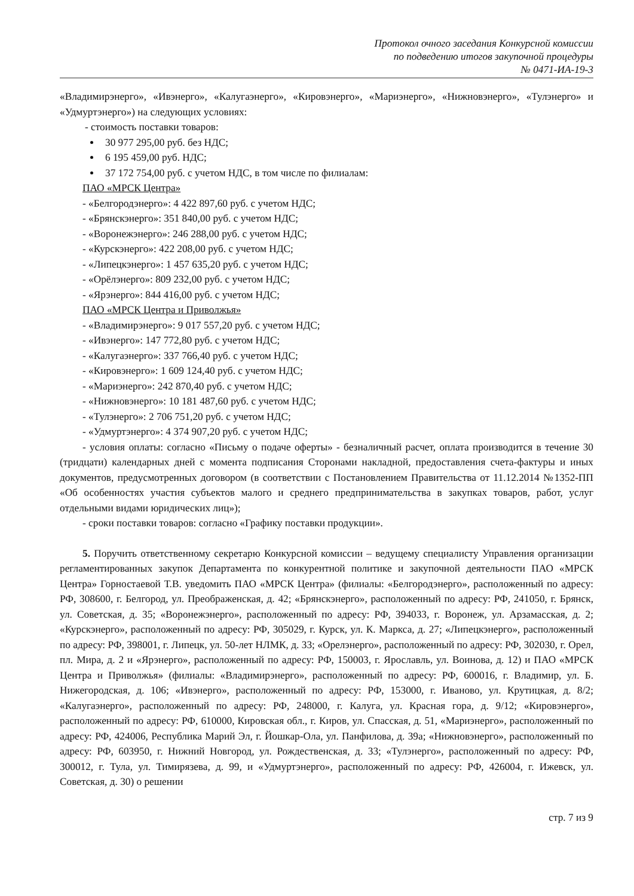Протокол очного заседания Конкурсной комиссии
по подведению итогов закупочной процедуры
№ 0471-ИА-19-3
«Владимирэнерго», «Ивэнерго», «Калугаэнерго», «Кировэнерго», «Мариэнерго», «Нижновэнерго», «Тулэнерго» и «Удмуртэнерго») на следующих условиях:
- стоимость поставки товаров:
30 977 295,00 руб. без НДС;
6 195 459,00 руб. НДС;
37 172 754,00 руб. с учетом НДС, в том числе по филиалам:
ПАО «МРСК Центра»
- «Белгородэнерго»: 4 422 897,60 руб. с учетом НДС;
- «Брянскэнерго»: 351 840,00 руб. с учетом НДС;
- «Воронежэнерго»: 246 288,00 руб. с учетом НДС;
- «Курскэнерго»: 422 208,00 руб. с учетом НДС;
- «Липецкэнерго»: 1 457 635,20 руб. с учетом НДС;
- «Орёлэнерго»: 809 232,00 руб. с учетом НДС;
- «Ярэнерго»: 844 416,00 руб. с учетом НДС;
ПАО «МРСК Центра и Приволжья»
- «Владимирэнерго»: 9 017 557,20 руб. с учетом НДС;
- «Ивэнерго»: 147 772,80 руб. с учетом НДС;
- «Калугаэнерго»: 337 766,40 руб. с учетом НДС;
- «Кировэнерго»: 1 609 124,40 руб. с учетом НДС;
- «Мариэнерго»: 242 870,40 руб. с учетом НДС;
- «Нижновэнерго»: 10 181 487,60 руб. с учетом НДС;
- «Тулэнерго»: 2 706 751,20 руб. с учетом НДС;
- «Удмуртэнерго»: 4 374 907,20 руб. с учетом НДС;
- условия оплаты: согласно «Письму о подаче оферты» - безналичный расчет, оплата производится в течение 30 (тридцати) календарных дней с момента подписания Сторонами накладной, предоставления счета-фактуры и иных документов, предусмотренных договором (в соответствии с Постановлением Правительства от 11.12.2014 №1352-ПП «Об особенностях участия субъектов малого и среднего предпринимательства в закупках товаров, работ, услуг отдельными видами юридических лиц»);
- сроки поставки товаров: согласно «Графику поставки продукции».
5. Поручить ответственному секретарю Конкурсной комиссии – ведущему специалисту Управления организации регламентированных закупок Департамента по конкурентной политике и закупочной деятельности ПАО «МРСК Центра» Горностаевой Т.В. уведомить ПАО «МРСК Центра» (филиалы: «Белгородэнерго», расположенный по адресу: РФ, 308600, г. Белгород, ул. Преображенская, д. 42; «Брянскэнерго», расположенный по адресу: РФ, 241050, г. Брянск, ул. Советская, д. 35; «Воронежэнерго», расположенный по адресу: РФ, 394033, г. Воронеж, ул. Арзамасская, д. 2; «Курскэнерго», расположенный по адресу: РФ, 305029, г. Курск, ул. К. Маркса, д. 27; «Липецкэнерго», расположенный по адресу: РФ, 398001, г. Липецк, ул. 50-лет НЛМК, д. 33; «Орелэнерго», расположенный по адресу: РФ, 302030, г. Орел, пл. Мира, д. 2 и «Ярэнерго», расположенный по адресу: РФ, 150003, г. Ярославль, ул. Воинова, д. 12) и ПАО «МРСК Центра и Приволжья» (филиалы: «Владимирэнерго», расположенный по адресу: РФ, 600016, г. Владимир, ул. Б. Нижегородская, д. 106; «Ивэнерго», расположенный по адресу: РФ, 153000, г. Иваново, ул. Крутицкая, д. 8/2; «Калугаэнерго», расположенный по адресу: РФ, 248000, г. Калуга, ул. Красная гора, д. 9/12; «Кировэнерго», расположенный по адресу: РФ, 610000, Кировская обл., г. Киров, ул. Спасская, д. 51, «Мариэнерго», расположенный по адресу: РФ, 424006, Республика Марий Эл, г. Йошкар-Ола, ул. Панфилова, д. 39а; «Нижновэнерго», расположенный по адресу: РФ, 603950, г. Нижний Новгород, ул. Рождественская, д. 33; «Тулэнерго», расположенный по адресу: РФ, 300012, г. Тула, ул. Тимирязева, д. 99, и «Удмуртэнерго», расположенный по адресу: РФ, 426004, г. Ижевск, ул. Советская, д. 30) о решении
стр. 7 из 9